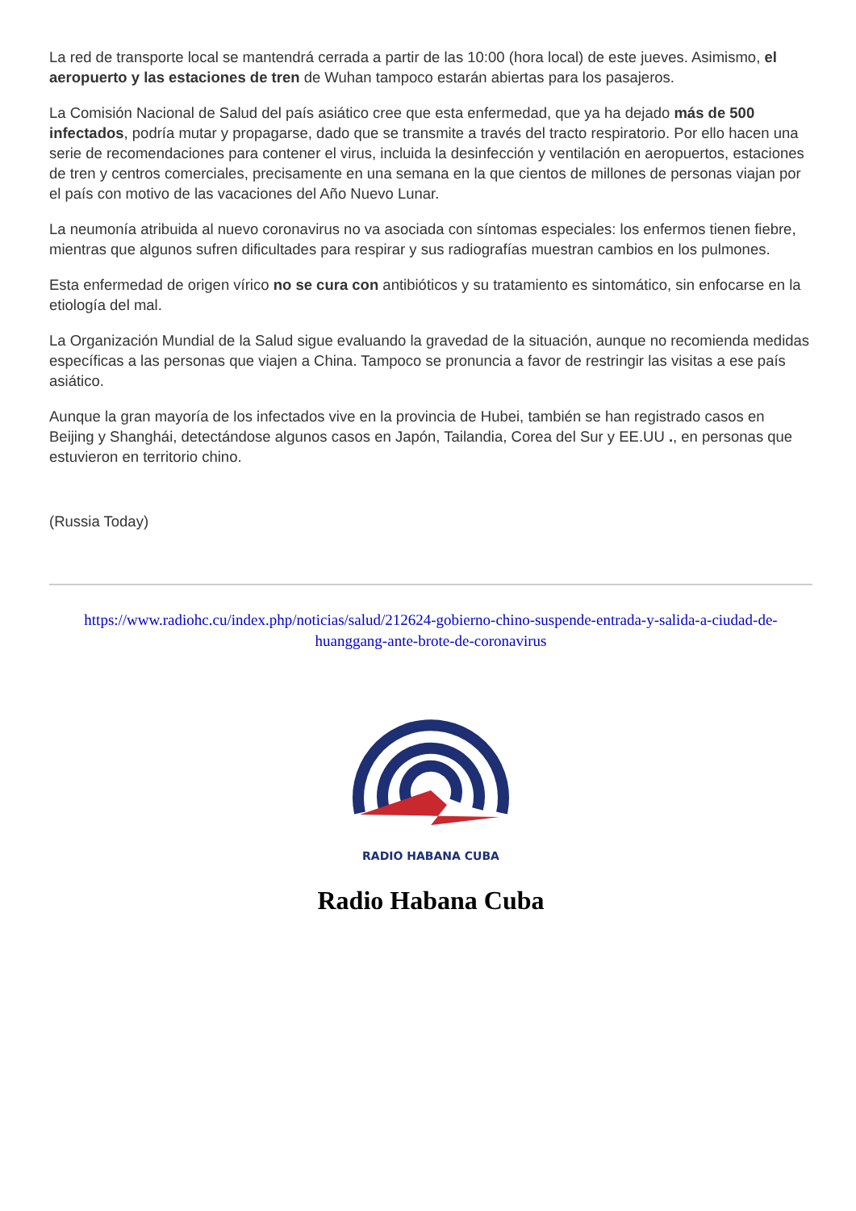La red de transporte local se mantendrá cerrada a partir de las 10:00 (hora local) de este jueves. Asimismo, el aeropuerto y las estaciones de tren de Wuhan tampoco estarán abiertas para los pasajeros.
La Comisión Nacional de Salud del país asiático cree que esta enfermedad, que ya ha dejado más de 500 infectados, podría mutar y propagarse, dado que se transmite a través del tracto respiratorio. Por ello hacen una serie de recomendaciones para contener el virus, incluida la desinfección y ventilación en aeropuertos, estaciones de tren y centros comerciales, precisamente en una semana en la que cientos de millones de personas viajan por el país con motivo de las vacaciones del Año Nuevo Lunar.
La neumonía atribuida al nuevo coronavirus no va asociada con síntomas especiales: los enfermos tienen fiebre, mientras que algunos sufren dificultades para respirar y sus radiografías muestran cambios en los pulmones.
Esta enfermedad de origen vírico no se cura con antibióticos y su tratamiento es sintomático, sin enfocarse en la etiología del mal.
La Organización Mundial de la Salud sigue evaluando la gravedad de la situación, aunque no recomienda medidas específicas a las personas que viajen a China. Tampoco se pronuncia a favor de restringir las visitas a ese país asiático.
Aunque la gran mayoría de los infectados vive en la provincia de Hubei, también se han registrado casos en Beijing y Shanghái, detectándose algunos casos en Japón, Tailandia, Corea del Sur y EE.UU ., en personas que estuvieron en territorio chino.
(Russia Today)
https://www.radiohc.cu/index.php/noticias/salud/212624-gobierno-chino-suspende-entrada-y-salida-a-ciudad-de-huanggang-ante-brote-de-coronavirus
RADIO HABANA CUBA
Radio Habana Cuba